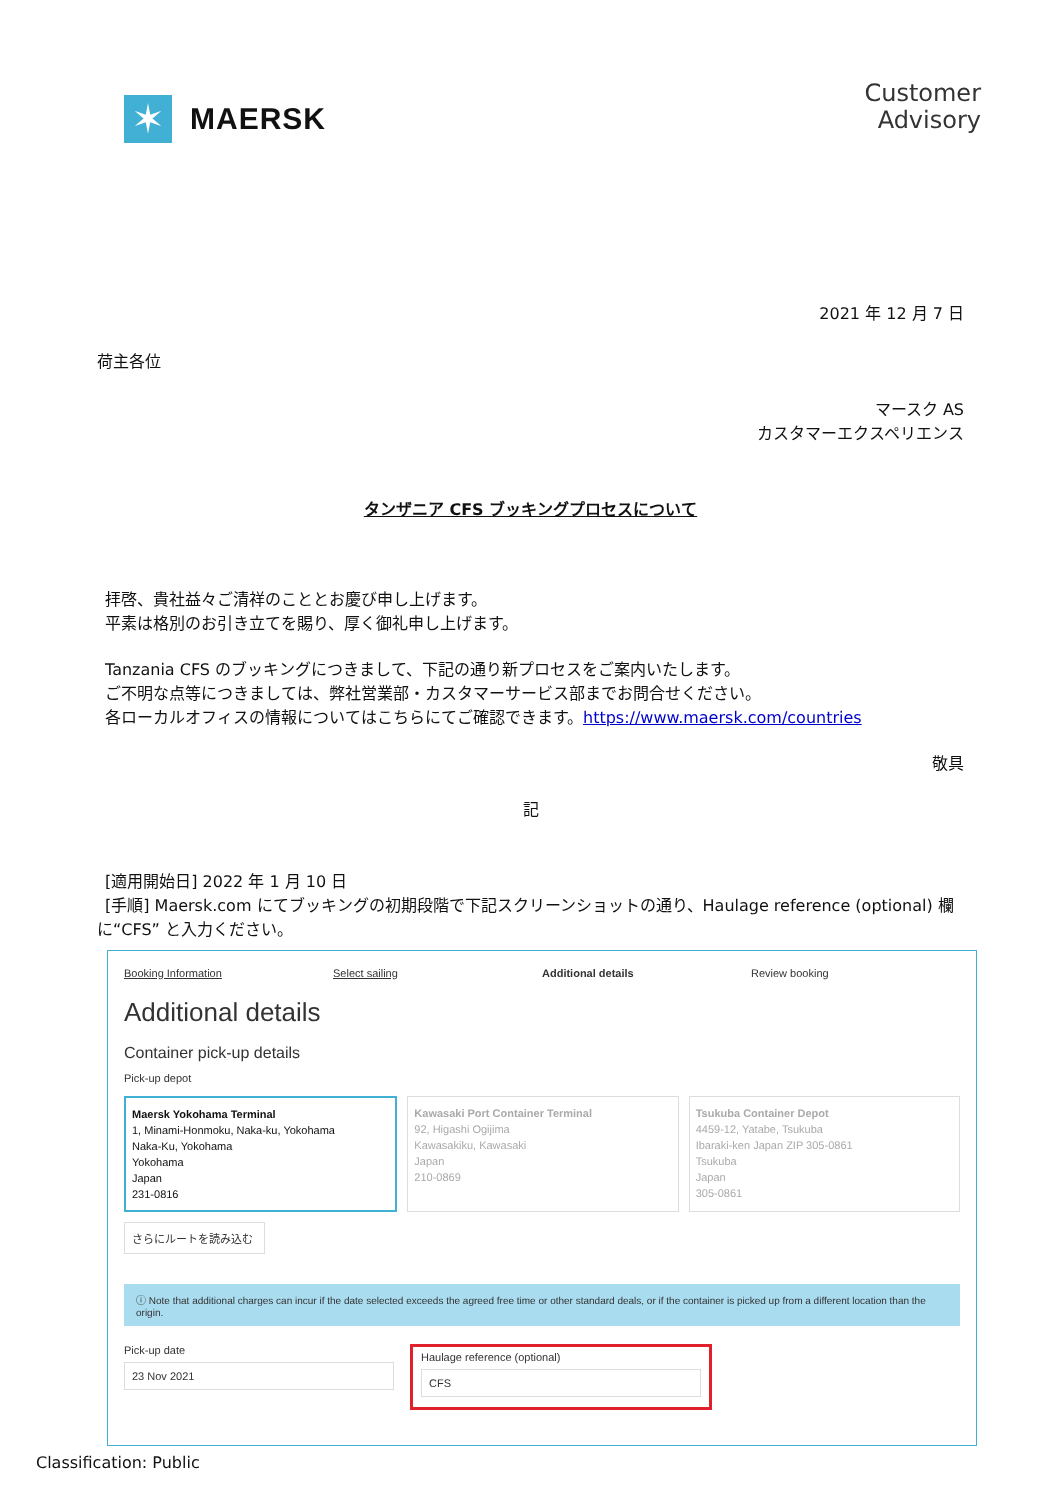✶
MAERSK
Customer
Advisory
2021 年 12 月 7 日
荷主各位
マースク AS
カスタマーエクスペリエンス
タンザニア CFS ブッキングプロセスについて
拝啓、貴社益々ご清祥のこととお慶び申し上げます。
平素は格別のお引き立てを賜り、厚く御礼申し上げます。
Tanzania CFS のブッキングにつきまして、下記の通り新プロセスをご案内いたします。
ご不明な点等につきましては、弊社営業部・カスタマーサービス部までお問合せください。
各ローカルオフィスの情報についてはこちらにてご確認できます。https://www.maersk.com/countries
敬具
記
[適用開始日] 2022 年 1 月 10 日
[手順] Maersk.com にてブッキングの初期段階で下記スクリーンショットの通り、Haulage reference (optional) 欄
に“CFS” と入力ください。
Booking Information Select sailing Additional details Review booking
Additional details
Container pick-up details
Pick-up depot
Maersk Yokohama Terminal
1, Minami-Honmoku, Naka-ku, Yokohama
Naka-Ku, Yokohama
Yokohama
Japan
231-0816
Kawasaki Port Container Terminal
92, Higashi Ogijima
Kawasakiku, Kawasaki
Japan
210-0869
Tsukuba Container Depot
4459-12, Yatabe, Tsukuba
Ibaraki-ken Japan ZIP 305-0861
Tsukuba
Japan
305-0861
さらにルートを読み込む
ⓘ Note that additional charges can incur if the date selected exceeds the agreed free time or other standard deals, or if the container is picked up from a different location than the origin.
Pick-up date
23 Nov 2021
Haulage reference (optional)
CFS
Classification: Public